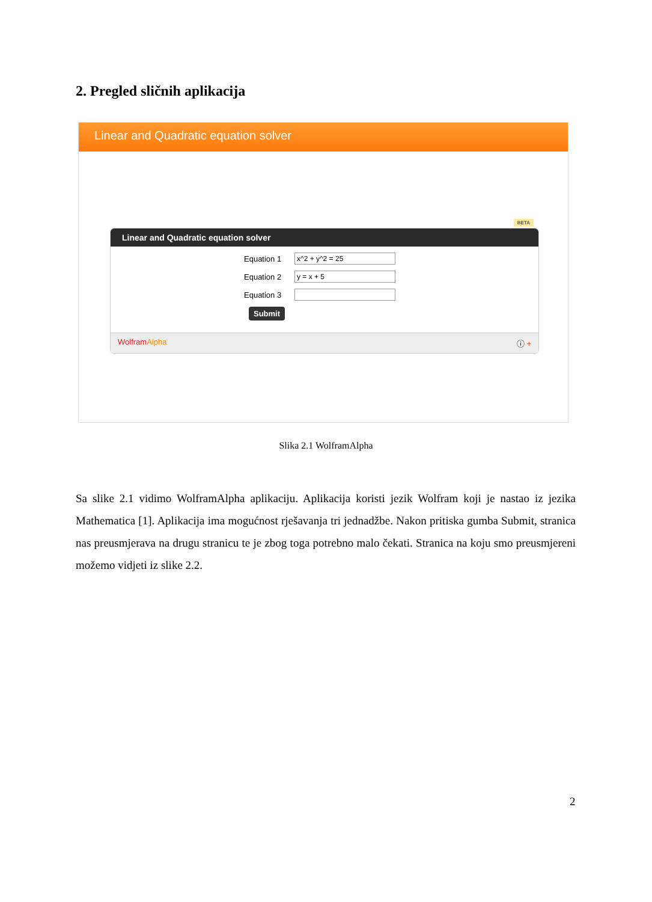2. Pregled sličnih aplikacija
Linear and Quadratic equation solver
BETA
Linear and Quadratic equation solver
Equation 1
x^2 + y^2 = 25
Equation 2
y = x + 5
Equation 3
Submit
WolframAlpha ⓘ +
Slika 2.1 WolframAlpha
Sa slike 2.1 vidimo WolframAlpha aplikaciju. Aplikacija koristi jezik Wolfram koji je nastao iz jezika Mathematica [1]. Aplikacija ima mogućnost rješavanja tri jednadžbe. Nakon pritiska gumba Submit, stranica nas preusmjerava na drugu stranicu te je zbog toga potrebno malo čekati. Stranica na koju smo preusmjereni možemo vidjeti iz slike 2.2.
2